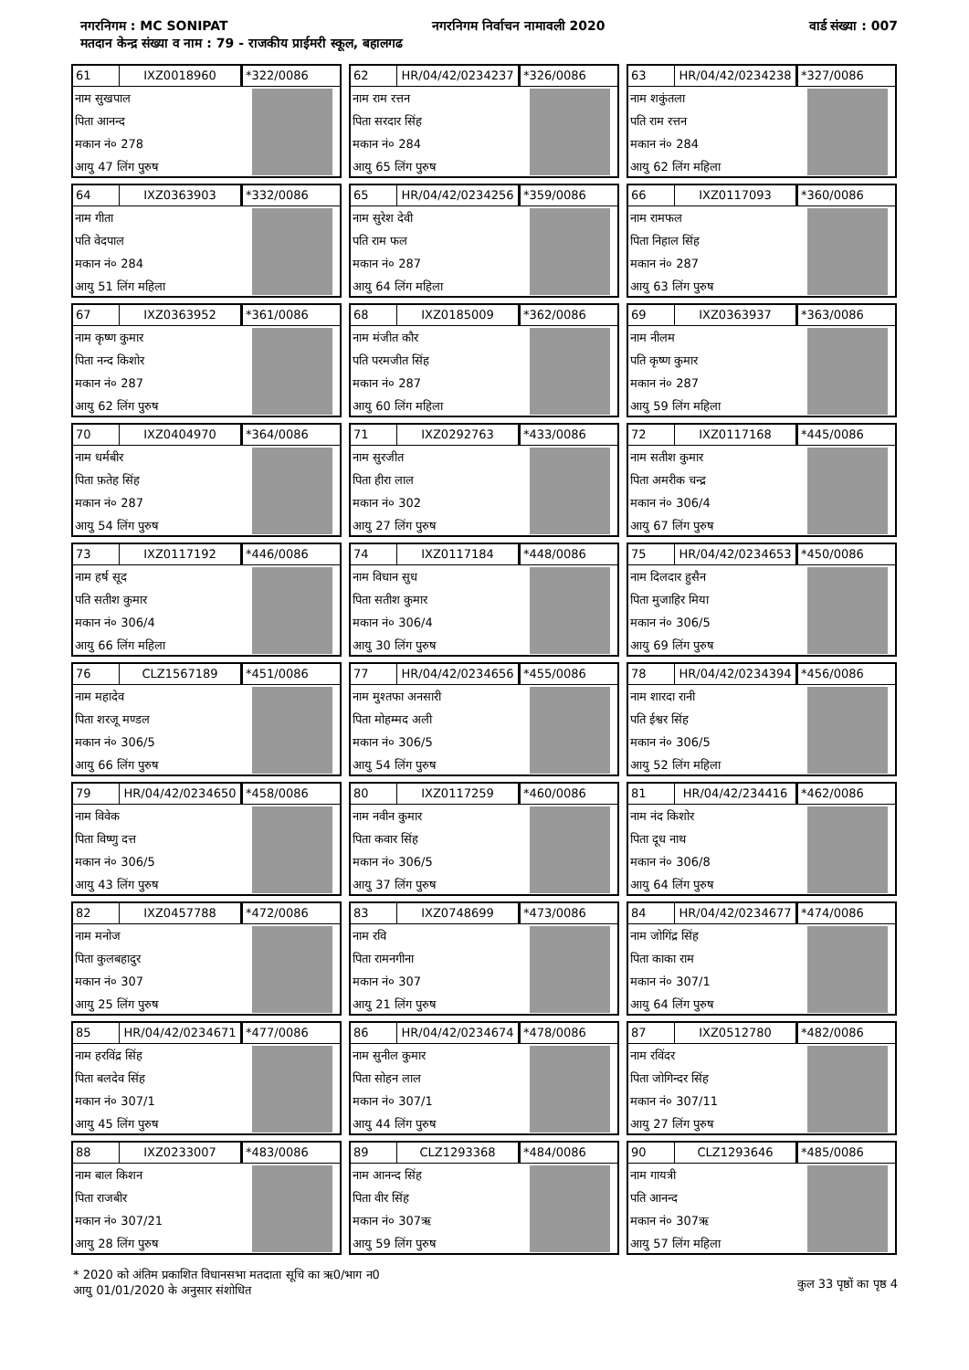नगरनिगम : MC SONIPAT नगरनिगम निर्वाचन नामावली 2020 वार्ड संख्या : 007
मतदान केन्द्र संख्या व नाम : 79 - राजकीय प्राईमरी स्कूल, बहालगढ
61 IXZ0018960 *322/0086
नाम सुखपाल
पिता आनन्द
मकान नं० 278
आयु 47 लिंग पुरुष
62 HR/04/42/0234237 *326/0086
नाम राम रत्तन
पिता सरदार सिंह
मकान नं० 284
आयु 65 लिंग पुरुष
63 HR/04/42/0234238 *327/0086
नाम शकुंतला
पति राम रत्तन
मकान नं० 284
आयु 62 लिंग महिला
64 IXZ0363903 *332/0086
नाम गीता
पति वेदपाल
मकान नं० 284
आयु 51 लिंग महिला
65 HR/04/42/0234256 *359/0086
नाम सुरेश देवी
पति राम फल
मकान नं० 287
आयु 64 लिंग महिला
66 IXZ0117093 *360/0086
नाम रामफल
पिता निहाल सिंह
मकान नं० 287
आयु 63 लिंग पुरुष
67 IXZ0363952 *361/0086
नाम कृष्ण कुमार
पिता नन्द किशोर
मकान नं० 287
आयु 62 लिंग पुरुष
68 IXZ0185009 *362/0086
नाम मंजीत कौर
पति परमजीत सिंह
मकान नं० 287
आयु 60 लिंग महिला
69 IXZ0363937 *363/0086
नाम नीलम
पति कृष्ण कुमार
मकान नं० 287
आयु 59 लिंग महिला
70 IXZ0404970 *364/0086
नाम धर्मबीर
पिता फ़तेह सिंह
मकान नं० 287
आयु 54 लिंग पुरुष
71 IXZ0292763 *433/0086
नाम सुरजीत
पिता हीरा लाल
मकान नं० 302
आयु 27 लिंग पुरुष
72 IXZ0117168 *445/0086
नाम सतीश कुमार
पिता अमरीक चन्द्र
मकान नं० 306/4
आयु 67 लिंग पुरुष
73 IXZ0117192 *446/0086
नाम हर्ष सूद
पति सतीश कुमार
मकान नं० 306/4
आयु 66 लिंग महिला
74 IXZ0117184 *448/0086
नाम विधान सुध
पिता सतीश कुमार
मकान नं० 306/4
आयु 30 लिंग पुरुष
75 HR/04/42/0234653 *450/0086
नाम दिलदार हुसैन
पिता मुजाहिर मिया
मकान नं० 306/5
आयु 69 लिंग पुरुष
76 CLZ1567189 *451/0086
नाम महादेव
पिता शरजू मण्डल
मकान नं० 306/5
आयु 66 लिंग पुरुष
77 HR/04/42/0234656 *455/0086
नाम मुश्तफा अनसारी
पिता मोहम्मद अली
मकान नं० 306/5
आयु 54 लिंग पुरुष
78 HR/04/42/0234394 *456/0086
नाम शारदा रानी
पति ईश्वर सिंह
मकान नं० 306/5
आयु 52 लिंग महिला
79 HR/04/42/0234650 *458/0086
नाम विवेक
पिता विष्णु दत्त
मकान नं० 306/5
आयु 43 लिंग पुरुष
80 IXZ0117259 *460/0086
नाम नवीन कुमार
पिता कवार सिंह
मकान नं० 306/5
आयु 37 लिंग पुरुष
81 HR/04/42/234416 *462/0086
नाम नंद किशोर
पिता दूध नाथ
मकान नं० 306/8
आयु 64 लिंग पुरुष
82 IXZ0457788 *472/0086
नाम मनोज
पिता कुलबहादुर
मकान नं० 307
आयु 25 लिंग पुरुष
83 IXZ0748699 *473/0086
नाम रवि
पिता रामनगीना
मकान नं० 307
आयु 21 लिंग पुरुष
84 HR/04/42/0234677 *474/0086
नाम जोगिंद्र सिंह
पिता काका राम
मकान नं० 307/1
आयु 64 लिंग पुरुष
85 HR/04/42/0234671 *477/0086
नाम हरविंद्र सिंह
पिता बलदेव सिंह
मकान नं० 307/1
आयु 45 लिंग पुरुष
86 HR/04/42/0234674 *478/0086
नाम सुनील कुमार
पिता सोहन लाल
मकान नं० 307/1
आयु 44 लिंग पुरुष
87 IXZ0512780 *482/0086
नाम रविंदर
पिता जोगिन्दर सिंह
मकान नं० 307/11
आयु 27 लिंग पुरुष
88 IXZ0233007 *483/0086
नाम बाल किशन
पिता राजबीर
मकान नं० 307/21
आयु 28 लिंग पुरुष
89 CLZ1293368 *484/0086
नाम आनन्द सिंह
पिता वीर सिंह
मकान नं० 307ऋ
आयु 59 लिंग पुरुष
90 CLZ1293646 *485/0086
नाम गायत्री
पति आनन्द
मकान नं० 307ऋ
आयु 57 लिंग महिला
* 2020 को अंतिम प्रकाशित विधानसभा मतदाता सूचि का ऋ0/भाग न0
आयु 01/01/2020 के अनुसार संशोधित
कुल 33 पृष्ठों का पृष्ठ 4